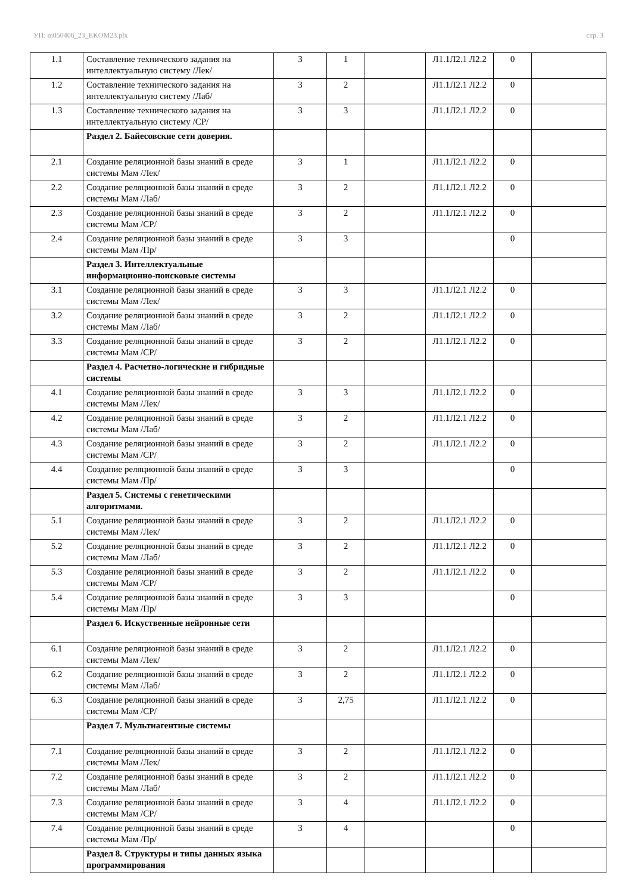УП: m050406_23_EKOM23.plx стр. 3
| 1.1 | Составление технического задания на интеллектуальную систему /Лек/ | 3 | 1 | | Л1.1Л2.1 Л2.2 | 0 | |
| 1.2 | Составление технического задания на интеллектуальную систему /Лаб/ | 3 | 2 | | Л1.1Л2.1 Л2.2 | 0 | |
| 1.3 | Составление технического задания на интеллектуальную систему /СР/ | 3 | 3 | | Л1.1Л2.1 Л2.2 | 0 | |
| | Раздел 2. Байесовские сети доверия. | | | | | | |
| 2.1 | Создание реляционной базы знаний в среде системы Мам /Лек/ | 3 | 1 | | Л1.1Л2.1 Л2.2 | 0 | |
| 2.2 | Создание реляционной базы знаний в среде системы Мам /Лаб/ | 3 | 2 | | Л1.1Л2.1 Л2.2 | 0 | |
| 2.3 | Создание реляционной базы знаний в среде системы Мам /СР/ | 3 | 2 | | Л1.1Л2.1 Л2.2 | 0 | |
| 2.4 | Создание реляционной базы знаний в среде системы Мам /Пр/ | 3 | 3 | | | 0 | |
| | Раздел 3. Интеллектуальные информационно-поисковые системы | | | | | | |
| 3.1 | Создание реляционной базы знаний в среде системы Мам /Лек/ | 3 | 3 | | Л1.1Л2.1 Л2.2 | 0 | |
| 3.2 | Создание реляционной базы знаний в среде системы Мам /Лаб/ | 3 | 2 | | Л1.1Л2.1 Л2.2 | 0 | |
| 3.3 | Создание реляционной базы знаний в среде системы Мам /СР/ | 3 | 2 | | Л1.1Л2.1 Л2.2 | 0 | |
| | Раздел 4. Расчетно-логические и гибридные системы | | | | | | |
| 4.1 | Создание реляционной базы знаний в среде системы Мам /Лек/ | 3 | 3 | | Л1.1Л2.1 Л2.2 | 0 | |
| 4.2 | Создание реляционной базы знаний в среде системы Мам /Лаб/ | 3 | 2 | | Л1.1Л2.1 Л2.2 | 0 | |
| 4.3 | Создание реляционной базы знаний в среде системы Мам /СР/ | 3 | 2 | | Л1.1Л2.1 Л2.2 | 0 | |
| 4.4 | Создание реляционной базы знаний в среде системы Мам /Пр/ | 3 | 3 | | | 0 | |
| | Раздел 5. Системы с генетическими алгоритмами. | | | | | | |
| 5.1 | Создание реляционной базы знаний в среде системы Мам /Лек/ | 3 | 2 | | Л1.1Л2.1 Л2.2 | 0 | |
| 5.2 | Создание реляционной базы знаний в среде системы Мам /Лаб/ | 3 | 2 | | Л1.1Л2.1 Л2.2 | 0 | |
| 5.3 | Создание реляционной базы знаний в среде системы Мам /СР/ | 3 | 2 | | Л1.1Л2.1 Л2.2 | 0 | |
| 5.4 | Создание реляционной базы знаний в среде системы Мам /Пр/ | 3 | 3 | | | 0 | |
| | Раздел 6. Искуственные нейронные сети | | | | | | |
| 6.1 | Создание реляционной базы знаний в среде системы Мам /Лек/ | 3 | 2 | | Л1.1Л2.1 Л2.2 | 0 | |
| 6.2 | Создание реляционной базы знаний в среде системы Мам /Лаб/ | 3 | 2 | | Л1.1Л2.1 Л2.2 | 0 | |
| 6.3 | Создание реляционной базы знаний в среде системы Мам /СР/ | 3 | 2,75 | | Л1.1Л2.1 Л2.2 | 0 | |
| | Раздел 7. Мультиагентные системы | | | | | | |
| 7.1 | Создание реляционной базы знаний в среде системы Мам /Лек/ | 3 | 2 | | Л1.1Л2.1 Л2.2 | 0 | |
| 7.2 | Создание реляционной базы знаний в среде системы Мам /Лаб/ | 3 | 2 | | Л1.1Л2.1 Л2.2 | 0 | |
| 7.3 | Создание реляционной базы знаний в среде системы Мам /СР/ | 3 | 4 | | Л1.1Л2.1 Л2.2 | 0 | |
| 7.4 | Создание реляционной базы знаний в среде системы Мам /Пр/ | 3 | 4 | | | 0 | |
| | Раздел 8. Структуры и типы данных языка программирования | | | | | | |